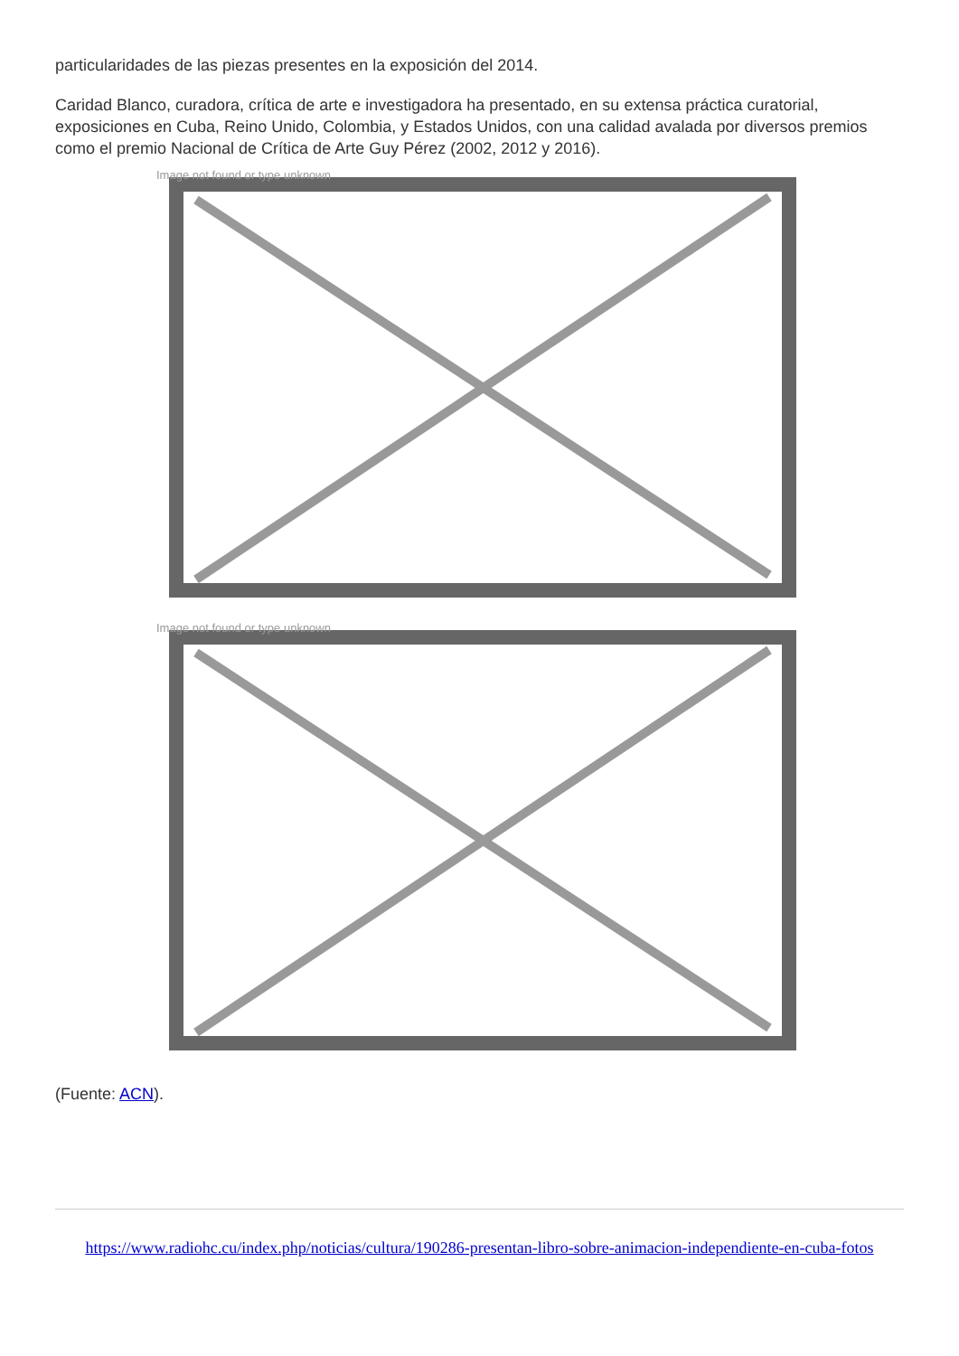particularidades de las piezas presentes en la exposición del 2014.
Caridad Blanco, curadora, crítica de arte e investigadora ha presentado, en su extensa práctica curatorial, exposiciones en Cuba, Reino Unido, Colombia, y Estados Unidos, con una calidad avalada por diversos premios como el premio Nacional de Crítica de Arte Guy Pérez (2002, 2012 y 2016).
Image not found or type unknown
Image not found or type unknown
(Fuente: ACN).
https://www.radiohc.cu/index.php/noticias/cultura/190286-presentan-libro-sobre-animacion-independiente-en-cuba-fotos